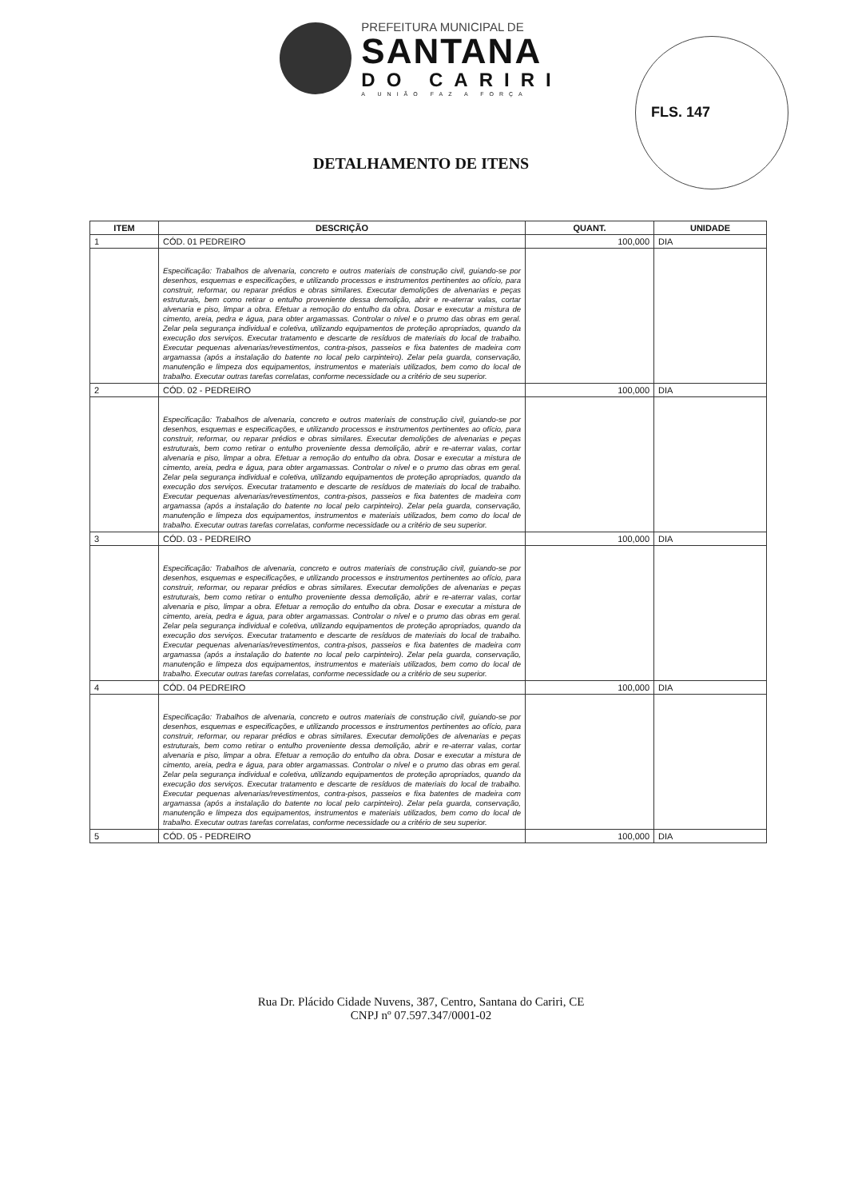PREFEITURA MUNICIPAL DE
SANTANA
DO CARIRI
A UNIÃO FAZ A FORÇA
FLS. 147
DETALHAMENTO DE ITENS
| ITEM | DESCRIÇÃO | QUANT. | UNIDADE |
| --- | --- | --- | --- |
| 1 | CÓD. 01 PEDREIRO | 100,000 | DIA |
| | Especificação: Trabalhos de alvenaria, concreto e outros materiais de construção civil, guiando-se por desenhos, esquemas e especificações, e utilizando processos e instrumentos pertinentes ao ofício, para construir, reformar, ou reparar prédios e obras similares. Executar demolições de alvenarias e peças estruturais, bem como retirar o entulho proveniente dessa demolição, abrir e re-aterrar valas, cortar alvenaria e piso, limpar a obra. Efetuar a remoção do entulho da obra. Dosar e executar a mistura de cimento, areia, pedra e água, para obter argamassas. Controlar o nível e o prumo das obras em geral. Zelar pela segurança individual e coletiva, utilizando equipamentos de proteção apropriados, quando da execução dos serviços. Executar tratamento e descarte de resíduos de materiais do local de trabalho. Executar pequenas alvenarias/revestimentos, contra-pisos, passeios e fixa batentes de madeira com argamassa (após a instalação do batente no local pelo carpinteiro). Zelar pela guarda, conservação, manutenção e limpeza dos equipamentos, instrumentos e materiais utilizados, bem como do local de trabalho. Executar outras tarefas correlatas, conforme necessidade ou a critério de seu superior. | | |
| 2 | CÓD. 02 - PEDREIRO | 100,000 | DIA |
| | Especificação: Trabalhos de alvenaria, concreto e outros materiais de construção civil, guiando-se por desenhos, esquemas e especificações, e utilizando processos e instrumentos pertinentes ao ofício, para construir, reformar, ou reparar prédios e obras similares. Executar demolições de alvenarias e peças estruturais, bem como retirar o entulho proveniente dessa demolição, abrir e re-aterrar valas, cortar alvenaria e piso, limpar a obra. Efetuar a remoção do entulho da obra. Dosar e executar a mistura de cimento, areia, pedra e água, para obter argamassas. Controlar o nível e o prumo das obras em geral. Zelar pela segurança individual e coletiva, utilizando equipamentos de proteção apropriados, quando da execução dos serviços. Executar tratamento e descarte de resíduos de materiais do local de trabalho. Executar pequenas alvenarias/revestimentos, contra-pisos, passeios e fixa batentes de madeira com argamassa (após a instalação do batente no local pelo carpinteiro). Zelar pela guarda, conservação, manutenção e limpeza dos equipamentos, instrumentos e materiais utilizados, bem como do local de trabalho. Executar outras tarefas correlatas, conforme necessidade ou a critério de seu superior. | | |
| 3 | CÓD. 03 - PEDREIRO | 100,000 | DIA |
| | Especificação: Trabalhos de alvenaria, concreto e outros materiais de construção civil, guiando-se por desenhos, esquemas e especificações, e utilizando processos e instrumentos pertinentes ao ofício, para construir, reformar, ou reparar prédios e obras similares. Executar demolições de alvenarias e peças estruturais, bem como retirar o entulho proveniente dessa demolição, abrir e re-aterrar valas, cortar alvenaria e piso, limpar a obra. Efetuar a remoção do entulho da obra. Dosar e executar a mistura de cimento, areia, pedra e água, para obter argamassas. Controlar o nível e o prumo das obras em geral. Zelar pela segurança individual e coletiva, utilizando equipamentos de proteção apropriados, quando da execução dos serviços. Executar tratamento e descarte de resíduos de materiais do local de trabalho. Executar pequenas alvenarias/revestimentos, contra-pisos, passeios e fixa batentes de madeira com argamassa (após a instalação do batente no local pelo carpinteiro). Zelar pela guarda, conservação, manutenção e limpeza dos equipamentos, instrumentos e materiais utilizados, bem como do local de trabalho. Executar outras tarefas correlatas, conforme necessidade ou a critério de seu superior. | | |
| 4 | CÓD. 04 PEDREIRO | 100,000 | DIA |
| | Especificação: Trabalhos de alvenaria, concreto e outros materiais de construção civil, guiando-se por desenhos, esquemas e especificações, e utilizando processos e instrumentos pertinentes ao ofício, para construir, reformar, ou reparar prédios e obras similares. Executar demolições de alvenarias e peças estruturais, bem como retirar o entulho proveniente dessa demolição, abrir e re-aterrar valas, cortar alvenaria e piso, limpar a obra. Efetuar a remoção do entulho da obra. Dosar e executar a mistura de cimento, areia, pedra e água, para obter argamassas. Controlar o nível e o prumo das obras em geral. Zelar pela segurança individual e coletiva, utilizando equipamentos de proteção apropriados, quando da execução dos serviços. Executar tratamento e descarte de resíduos de materiais do local de trabalho. Executar pequenas alvenarias/revestimentos, contra-pisos, passeios e fixa batentes de madeira com argamassa (após a instalação do batente no local pelo carpinteiro). Zelar pela guarda, conservação, manutenção e limpeza dos equipamentos, instrumentos e materiais utilizados, bem como do local de trabalho. Executar outras tarefas correlatas, conforme necessidade ou a critério de seu superior. | | |
| 5 | CÓD. 05 - PEDREIRO | 100,000 | DIA |
Rua Dr. Plácido Cidade Nuvens, 387, Centro, Santana do Cariri, CE
CNPJ nº 07.597.347/0001-02